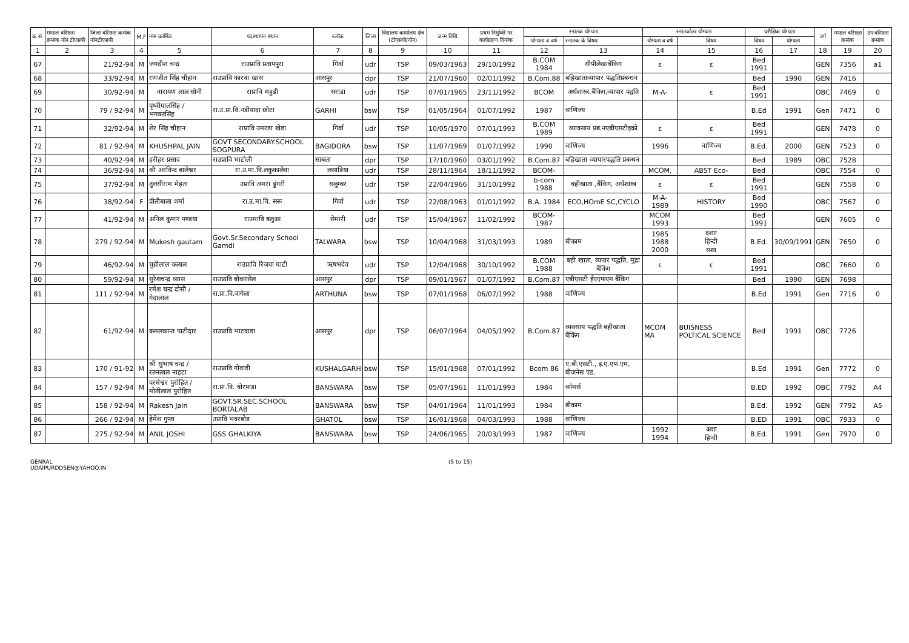| क्र.सं. | मण्डल वरिष्ठता क्रमांक नॉन टीएसपी | जिला वरिष्ठता क्रमांक नॉनटीएसपी | M.F | नाम कार्मिक | पदस्थापन स्थान | ब्लॉक | जिला | विद्यालय कार्यालय क्षेत्र (टीएसपी/नॉन) | जन्म तिथि | प्रथम नियुक्ति पर कार्यग्रहण दिनांक | स्नातक योग्यता | | स्नातकोतर योग्यता | | प्रशैक्षिक योग्यता | | वर्ग | मण्डल वरिष्ठता क्रमांक | उप वरिष्ठता क्रमांक |
| --- | --- | --- | --- | --- | --- | --- | --- | --- | --- | --- | --- | --- | --- | --- | --- | --- | --- | --- | --- |
| | | | | | | | | | | | योग्यता व वर्ष | स्नातक के विषय | योग्यता व वर्ष | विषय | विषय | योग्यता | | | |
| 1 | 2 | 3 | 4 | 5 | 6 | 7 | 8 | 9 | 10 | 11 | 12 | 13 | 14 | 15 | 16 | 17 | 18 | 19 | 20 |
| 67 | | 21/92-94 | M | जगदीश चन्द्र | राउप्रावि प्रतापपुरा | गिर्वा | udr | TSP | 09/03/1963 | 29/10/1992 | B.COM 1984 | सीपीलेखाबेंकिग | ε | ε | Bed 1991 | | GEN | 7356 | a1 |
| 68 | | 33/92-94 | M | रणजीत सिंह चौहान | राउप्रावि कारवा खास | आसपुर | dpr | TSP | 21/07/1960 | 02/01/1992 | B.Com.88 | बहिखाताव्यापार पद्धतिप्रबन्धन | | | Bed | 1990 | GEN | 7416 | |
| 69 | | 30/92-94 | M | नारायण लाल सोनी | राप्रावि महुडी | सराडा | udr | TSP | 07/01/1965 | 23/11/1992 | BCOM | अर्थशास्त्र,बैंकिग,व्यापार पद्वति | M-A- | ε | Bed 1991 | | OBC | 7469 | 0 |
| 70 | | 79 / 92-94 | M | पृथ्वीपालसिंह / भगवतसिंह | रा.उ.प्रा.वि.नडीयादा छोटा | GARHI | bsw | TSP | 01/05/1964 | 01/07/1992 | 1987 | वाणिज्य | | | B.Ed | 1991 | Gen | 7471 | 0 |
| 71 | | 32/92-94 | M | शेर सिंह चौहान | राप्रावि उमरडा खेडा | गिर्वा | udr | TSP | 10/05/1970 | 07/01/1993 | B.COM 1989 | व्यावसाय प्रबं.नएबीएसटीइको | ε | ε | Bed 1991 | | GEN | 7478 | 0 |
| 72 | | 81 / 92-94 | M | KHUSHPAL JAIN | GOVT SECONDARY.SCHOOL SOGPURA | BAGIDORA | bsw | TSP | 11/07/1969 | 01/07/1992 | 1990 | वाणिज्य | 1996 | वाणिज्य | B.Ed. | 2000 | GEN | 7523 | 0 |
| 73 | | 40/92-94 | M | हरीहर प्रसाद | राउप्रावि भाटोली | साबला | dpr | TSP | 17/10/1960 | 03/01/1992 | B.Com.87 | बहिखाता व्यापारपद्धति प्रबन्धन | | | Bed | 1989 | OBC | 7528 | |
| 74 | | 36/92-94 | M | श्री अरविन्द बालेश्वर | रा.उ.मा.वि.लकुकालेवा | लसाडिया | udr | TSP | 28/11/1964 | 18/11/1992 | BCOM- | | MCOM, | ABST Eco- | Bed | | OBC | 7554 | 0 |
| 75 | | 37/92-94 | M | तुलसीराम मेहता | उप्रावि अमरा डुंगरी | सलुम्बर | udr | TSP | 22/04/1966 | 31/10/1992 | b-com 1988 | बहीखाता ,बैंकिग, अर्थशास्त्र | ε | ε | Bed 1991 | | GEN | 7558 | 0 |
| 76 | | 38/92-94 | F | प्रीतीबाला शर्मा | रा.उ.मा.वि. सरू | गिर्वा | udr | TSP | 22/08/1963 | 01/01/1992 | B.A. 1984 | ECO,HOmE SC,CYCLO | M-A- 1989 | HISTORY | Bed 1990 | | OBC | 7567 | 0 |
| 77 | | 41/92-94 | M | अनिल कुमार पण्डया | राउमावि बलुआ | सेमारी | udr | TSP | 15/04/1967 | 11/02/1992 | BCOM-1987 | | MCOM 1993 | | Bed 1991 | | GEN | 7605 | 0 |
| 78 | | 279 / 92-94 | M | Mukesh gautam | Govt.Sr.Secondary School Gamdi | TALWARA | bsw | TSP | 10/04/1968 | 31/03/1993 | 1989 | बीकाम | 1985 1988 2000 | दशाा हिन्दी सशा | B.Ed. | 30/09/1991 | GEN | 7650 | 0 |
| 79 | | 46/92-94 | M | चुन्नीलाल कलाल | राउप्रावि रिजवा घाटी | ऋषभदेव | udr | TSP | 12/04/1968 | 30/10/1992 | B.COM 1988 | बही खाता, व्यपार पद्धति, मुद्रा बैंकिंग | ε | ε | Bed 1991 | | OBC | 7660 | 0 |
| 80 | | 59/92-94 | M | सुरेशचन्द्र व्यास | राउप्रावि बोकरसेल | आसपुर | dpr | TSP | 09/01/1967 | 01/07/1992 | B.Com.87 | एबीएसटी ईएएफएम बैंकिंग | | | Bed | 1990 | GEN | 7698 | |
| 81 | | 111 / 92-94 | M | रमेश चन्द्र दोसी / गेदालाल | रा.प्रा.वि.वागेला | ARTHUNA | bsw | TSP | 07/01/1968 | 06/07/1992 | 1988 | वाणिज्य | | | B.Ed | 1991 | Gen | 7716 | 0 |
| 82 | | 61/92-94 | M | कमलकान्त पाटीदार | राउप्रावि भाटवाडा | आसपुर | dpr | TSP | 06/07/1964 | 04/05/1992 | B.Com.87 | व्यवसाय पद्धति बहीखाता बैंकिंग | MCOM MA | BUISNESS POLTICAL SCIENCE | Bed | 1991 | OBC | 7726 | |
| 83 | | 170 / 91-92 | M | श्री सुभाष चन्द्र / रतनलाल नाहटा | राउप्रावि गोवाडी | KUSHALGARH | bsw | TSP | 15/01/1968 | 07/01/1992 | Bcom 86 | ए.बी.एसटी., इ.ए.एफ.एम, बीजनेस एड. | | | B.Ed | 1991 | Gen | 7772 | 0 |
| 84 | | 157 / 92-94 | M | परमेश्वर पुरोहित / मोतीलाल पुरोहित | रा.प्रा.वि. बोरपाडा | BANSWARA | bsw | TSP | 05/07/1961 | 11/01/1993 | 1984 | कॉमर्स | | | B.ED | 1992 | OBC | 7792 | A4 |
| 85 | | 158 / 92-94 | M | Rakesh Jain | GOVT.SR.SEC.SCHOOL BORTALAB | BANSWARA | bsw | TSP | 04/01/1964 | 11/01/1993 | 1984 | बीकाम | | | B.Ed. | 1992 | GEN | 7792 | A5 |
| 86 | | 266 / 92-94 | M | हेमेश गुप्ता | उप्रावि भवरबोड | GHATOL | bsw | TSP | 16/01/1968 | 04/03/1993 | 1988 | वाणिज्य | | | B.ED | 1991 | OBC | 7933 | 0 |
| 87 | | 275 / 92-94 | M | ANIL JOSHI | GSS GHALKIYA | BANSWARA | bsw | TSP | 24/06/1965 | 20/03/1993 | 1987 | वाणिज्य | 1992 1994 | अशा हिन्दी | B.Ed. | 1991 | Gen | 7970 | 0 |
GENRAL
UDAIPURDDSEN@YAHOO.IN
(5 to 15)